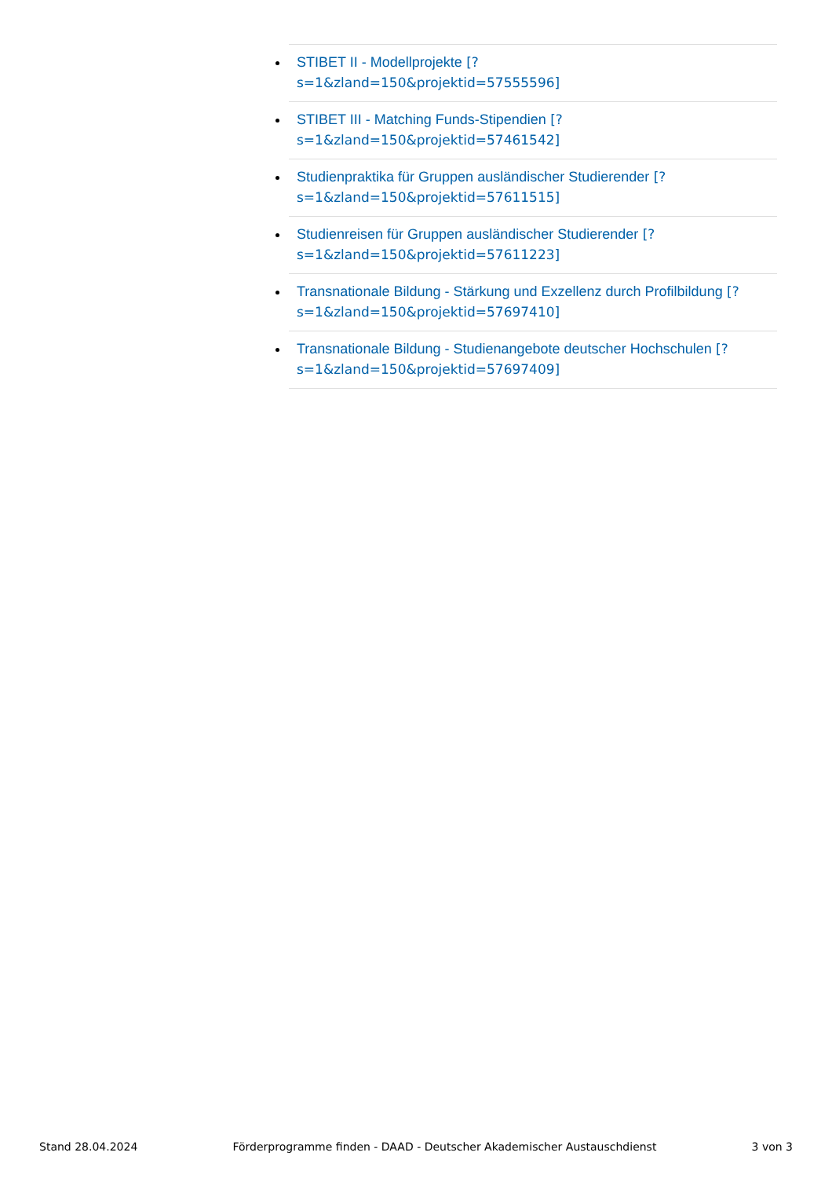STIBET II - Modellprojekte [?
s=1&zland=150&projektid=57555596]
STIBET III - Matching Funds-Stipendien [?
s=1&zland=150&projektid=57461542]
Studienpraktika für Gruppen ausländischer Studierender [?
s=1&zland=150&projektid=57611515]
Studienreisen für Gruppen ausländischer Studierender [?
s=1&zland=150&projektid=57611223]
Transnationale Bildung - Stärkung und Exzellenz durch Profilbildung [?
s=1&zland=150&projektid=57697410]
Transnationale Bildung - Studienangebote deutscher Hochschulen [?
s=1&zland=150&projektid=57697409]
Stand 28.04.2024 Förderprogramme finden - DAAD - Deutscher Akademischer Austauschdienst 3 von 3